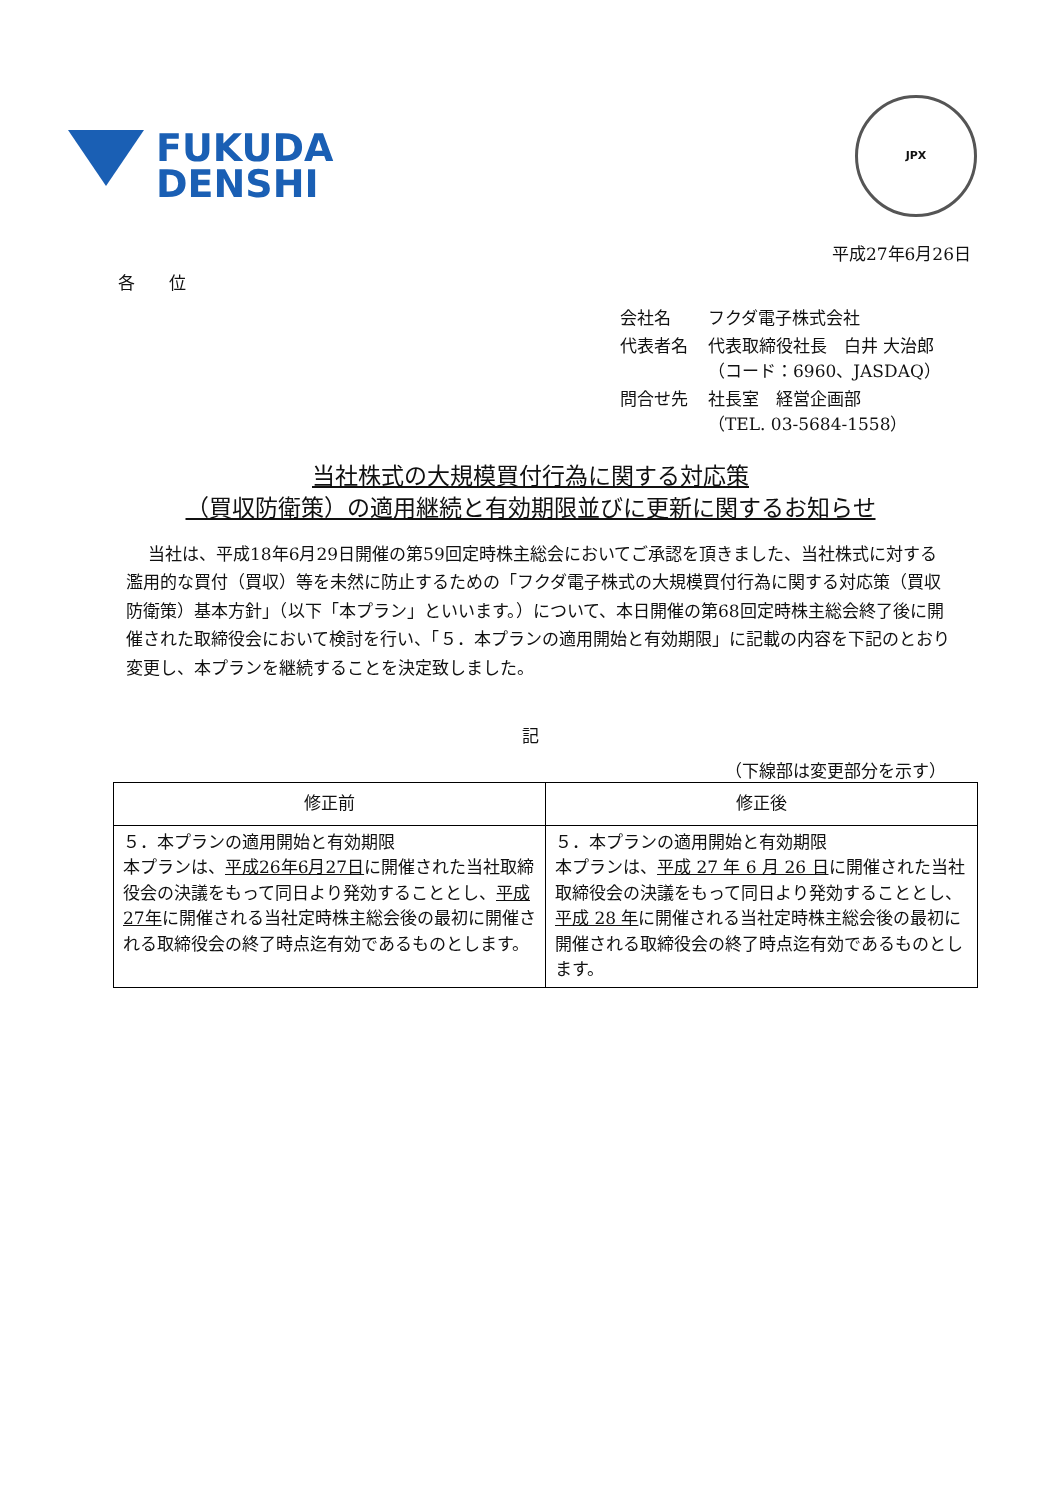FUKUDA
DENSHI
JPX
平成27年6月26日
各　　位
| 会社名 | フクダ電子株式会社 |
| 代表者名 | 代表取締役社長 白井 大治郎 （コード：6960、JASDAQ） |
| 問合せ先 | 社長室 経営企画部 （TEL. 03-5684-1558） |
当社株式の大規模買付行為に関する対応策
（買収防衛策）の適用継続と有効期限並びに更新に関するお知らせ
当社は、平成18年6月29日開催の第59回定時株主総会においてご承認を頂きました、当社株式に対する濫用的な買付（買収）等を未然に防止するための「フクダ電子株式の大規模買付行為に関する対応策（買収防衛策）基本方針」（以下「本プラン」といいます。）について、本日開催の第68回定時株主総会終了後に開催された取締役会において検討を行い、「５．本プランの適用開始と有効期限」に記載の内容を下記のとおり変更し、本プランを継続することを決定致しました。
記
（下線部は変更部分を示す）
| 修正前 | 修正後 |
| --- | --- |
| ５．本プランの適用開始と有効期限 本プランは、 平成26年6月27日 に開催された当社取締役会の決議をもって同日より発効することとし、 平成27年 に開催される当社定時株主総会後の最初に開催される取締役会の終了時点迄有効であるものとします。 | ５．本プランの適用開始と有効期限 本プランは、 平成 27 年 6 月 26 日 に開催された当社取締役会の決議をもって同日より発効することとし、 平成 28 年 に開催される当社定時株主総会後の最初に開催される取締役会の終了時点迄有効であるものとします。 |